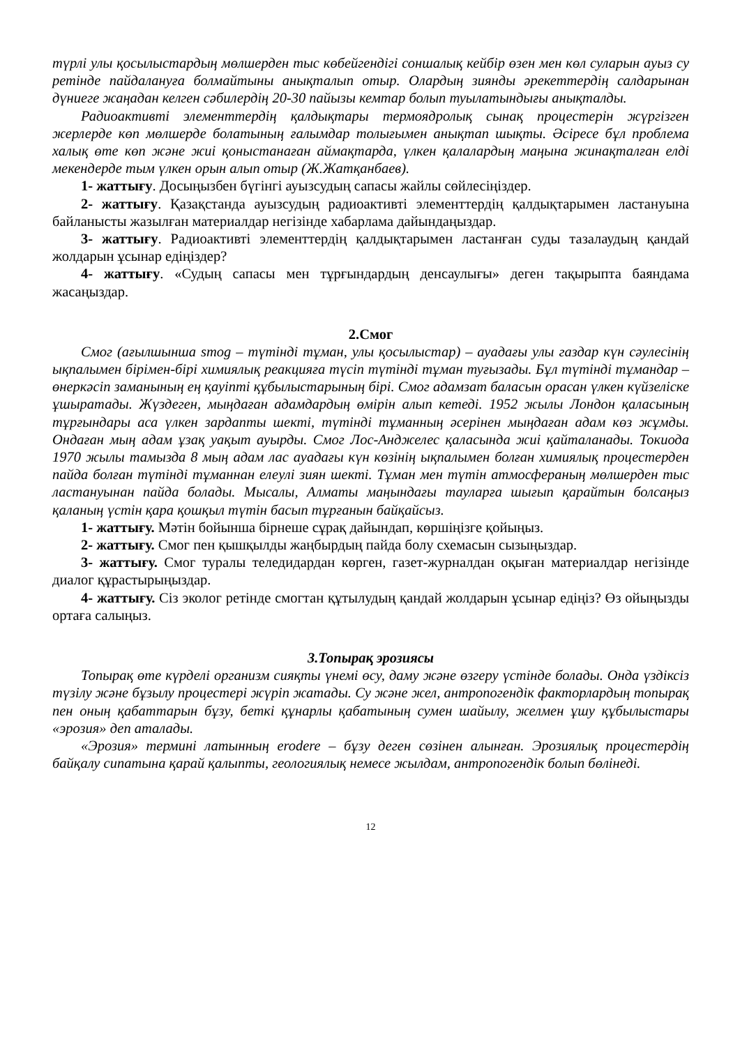түрлі улы қосылыстардың мөлшерден тыс көбейгендігі соншалық кейбір өзен мен көл суларын ауыз су ретінде пайдалануға болмайтыны анықталып отыр. Олардың зиянды әрекеттердің салдарынан дүниеге жаңадан келген сәбилердің 20-30 пайызы кемтар болып туылатындығы анықталды.
Радиоактивті элементтердің қалдықтары термоядролық сынақ процестерін жүргізген жерлерде көп мөлшерде болатының ғалымдар толығымен анықтап шықты. Әсіресе бұл проблема халық өте көп және жиі қоныстанаған аймақтарда, үлкен қалалардың маңына жинақталған елді мекендерде тым үлкен орын алып отыр (Ж.Жатқанбаев).
1- жаттығу. Досыңызбен бүгінгі ауызсудың сапасы жайлы сөйлесіңіздер.
2- жаттығу. Қазақстанда ауызсудың радиоактивті элементтердің қалдықтарымен ластануына байланысты жазылған материалдар негізінде хабарлама дайындаңыздар.
3- жаттығу. Радиоактивті элементтердің қалдықтарымен ластанған суды тазалаудың қандай жолдарын ұсынар едіңіздер?
4- жаттығу. «Судың сапасы мен тұрғындардың денсаулығы» деген тақырыпта баяндама жасаңыздар.
2.Смог
Смог (ағылшынша smog – түтінді тұман, улы қосылыстар) – ауадағы улы газдар күн сәулесінің ықпалымен бірімен-бірі химиялық реакцияға түсіп түтінді тұман туғызады. Бұл түтінді тұмандар – өнеркәсіп заманының ең қауіпті құбылыстарының бірі. Смог адамзат баласын орасан үлкен күйзеліске ұшыратады. Жүздеген, мыңдаған адамдардың өмірін алып кетеді. 1952 жылы Лондон қаласының тұрғындары аса үлкен зардапты шекті, түтінді тұманның әсерінен мыңдаған адам көз жұмды. Ондаған мың адам ұзақ уақыт ауырды. Смог Лос-Анджелес қаласында жиі қайталанады. Токиода 1970 жылы тамызда 8 мың адам лас ауадағы күн көзінің ықпалымен болған химиялық процестерден пайда болған түтінді тұманнан елеулі зиян шекті. Тұман мен түтін атмосфераның мөлшерден тыс ластануынан пайда болады. Мысалы, Алматы маңындағы тауларға шығып қарайтын болсаңыз қаланың үстін қара қошқыл түтін басып тұрғанын байқайсыз.
1- жаттығу. Мәтін бойынша бірнеше сұрақ дайындап, көршіңізге қойыңыз.
2- жаттығу. Смог пен қышқылды жаңбырдың пайда болу схемасын сызыңыздар.
3- жаттығу. Смог туралы теледидардан көрген, газет-журналдан оқыған материалдар негізінде диалог құрастырыңыздар.
4- жаттығу. Сіз эколог ретінде смогтан құтылудың қандай жолдарын ұсынар едіңіз? Өз ойыңызды ортаға салыңыз.
3.Топырақ эрозиясы
Топырақ өте күрделі организм сияқты үнемі өсу, даму және өзгеру үстінде болады. Онда үздіксіз түзілу және бұзылу процестері жүріп жатады. Су және жел, антропогендік факторлардың топырақ пен оның қабаттарын бұзу, беткі құнарлы қабатының сумен шайылу, желмен ұшу құбылыстары «эрозия» деп аталады.
«Эрозия» термині латынның erodere – бұзу деген сөзінен алынған. Эрозиялық процестердің байқалу сипатына қарай қалыпты, геологиялық немесе жылдам, антропогендік болып бөлінеді.
12